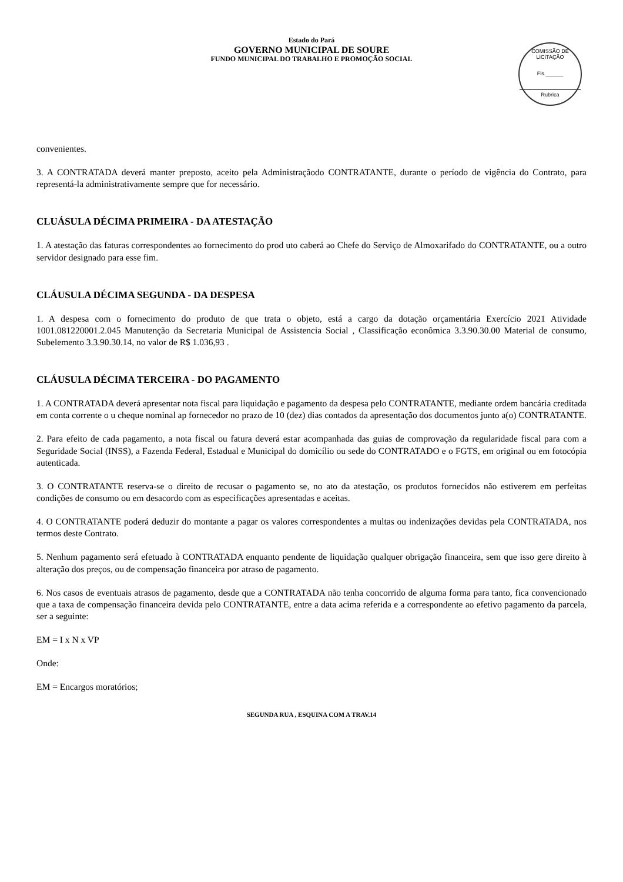Estado do Pará
GOVERNO MUNICIPAL DE SOURE
FUNDO MUNICIPAL DO TRABALHO E PROMOÇÃO SOCIAL
COMISSÃO DE LICITAÇÃO
Fls.______
Rubrica
convenientes.
3. A CONTRATADA deverá manter preposto, aceito pela Administraçãodo CONTRATANTE, durante o período de vigência do Contrato, para representá-la administrativamente sempre que for necessário.
CLUÁSULA DÉCIMA PRIMEIRA - DA ATESTAÇÃO
1. A atestação das faturas correspondentes ao fornecimento do prod uto caberá ao Chefe do Serviço de Almoxarifado do CONTRATANTE, ou a outro servidor designado para esse fim.
CLÁUSULA DÉCIMA SEGUNDA - DA DESPESA
1. A despesa com o fornecimento do produto de que trata o objeto, está a cargo da dotação orçamentária Exercício 2021 Atividade 1001.081220001.2.045 Manutenção da Secretaria Municipal de Assistencia Social , Classificação econômica 3.3.90.30.00 Material de consumo, Subelemento 3.3.90.30.14, no valor de R$ 1.036,93 .
CLÁUSULA DÉCIMA TERCEIRA - DO PAGAMENTO
1. A CONTRATADA deverá apresentar nota fiscal para liquidação e pagamento da despesa pelo CONTRATANTE, mediante ordem bancária creditada em conta corrente o u cheque nominal ap fornecedor no prazo de 10 (dez) dias contados da apresentação dos documentos junto a(o) CONTRATANTE.
2. Para efeito de cada pagamento, a nota fiscal ou fatura deverá estar acompanhada das guias de comprovação da regularidade fiscal para com a Seguridade Social (INSS), a Fazenda Federal, Estadual e Municipal do domicílio ou sede do CONTRATADO e o FGTS, em original ou em fotocópia autenticada.
3. O CONTRATANTE reserva-se o direito de recusar o pagamento se, no ato da atestação, os produtos fornecidos não estiverem em perfeitas condições de consumo ou em desacordo com as especificações apresentadas e aceitas.
4. O CONTRATANTE poderá deduzir do montante a pagar os valores correspondentes a multas ou indenizações devidas pela CONTRATADA, nos termos deste Contrato.
5. Nenhum pagamento será efetuado à CONTRATADA enquanto pendente de liquidação qualquer obrigação financeira, sem que isso gere direito à alteração dos preços, ou de compensação financeira por atraso de pagamento.
6. Nos casos de eventuais atrasos de pagamento, desde que a CONTRATADA não tenha concorrido de alguma forma para tanto, fica convencionado que a taxa de compensação financeira devida pelo CONTRATANTE, entre a data acima referida e a correspondente ao efetivo pagamento da parcela, ser a seguinte:
EM = I x N x VP
Onde:
EM = Encargos moratórios;
SEGUNDA RUA , ESQUINA COM A TRAV.14